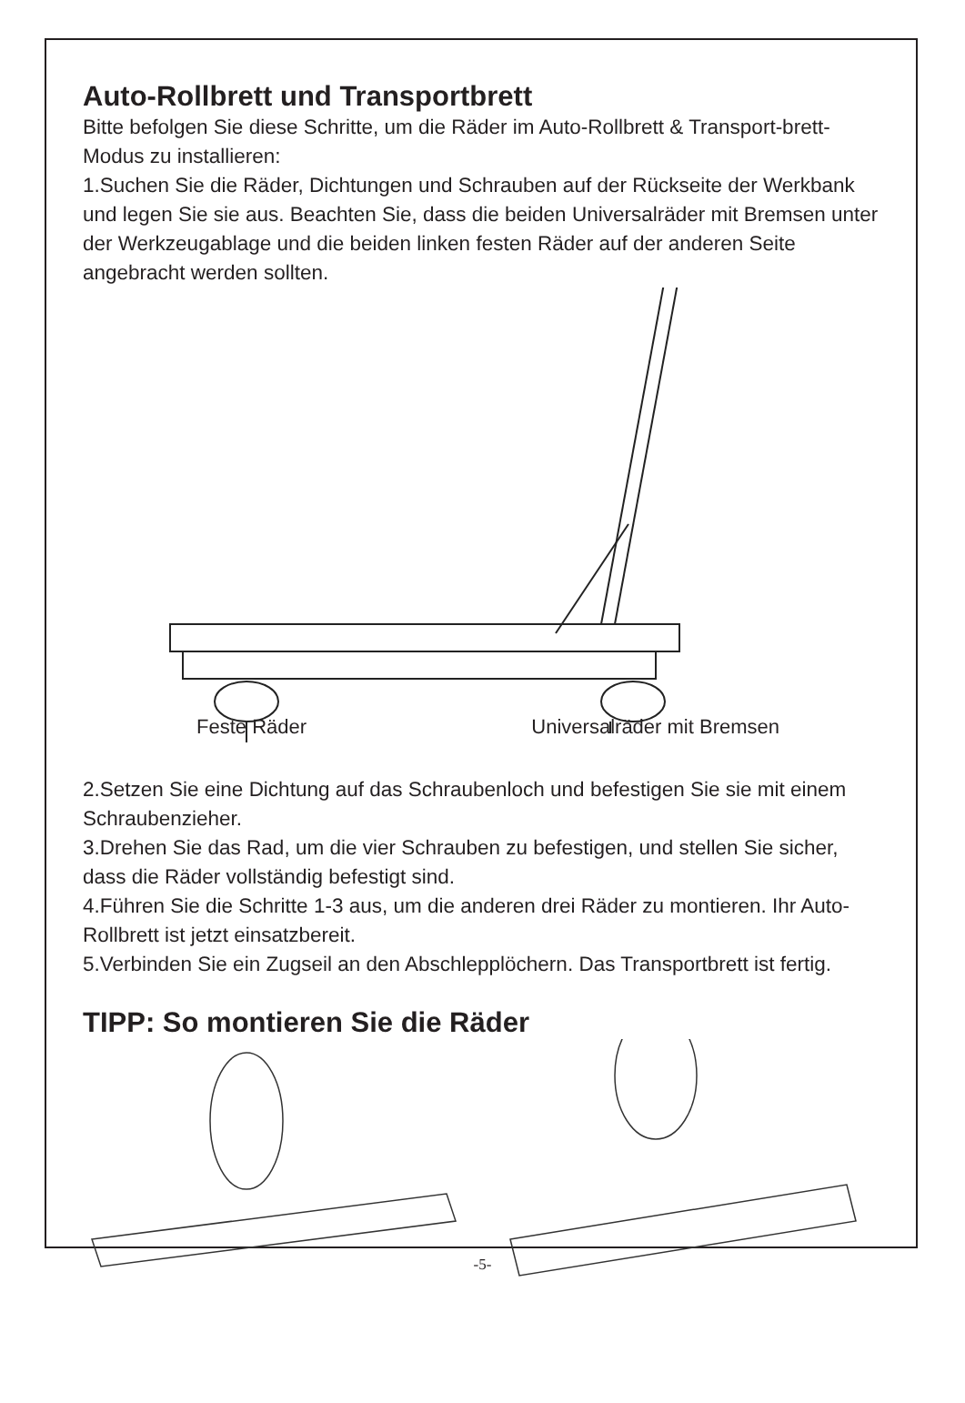Auto-Rollbrett und Transportbrett
Bitte befolgen Sie diese Schritte, um die Räder im Auto-Rollbrett & Transport-brett-Modus zu installieren:
1.Suchen Sie die Räder, Dichtungen und Schrauben auf der Rückseite der Werkbank und legen Sie sie aus. Beachten Sie, dass die beiden Universalräder mit Bremsen unter der Werkzeugablage und die beiden linken festen Räder auf der anderen Seite angebracht werden sollten.
Feste Räder Universalräder mit Bremsen
2.Setzen Sie eine Dichtung auf das Schraubenloch und befestigen Sie sie mit einem Schraubenzieher.
3.Drehen Sie das Rad, um die vier Schrauben zu befestigen, und stellen Sie sicher, dass die Räder vollständig befestigt sind.
4.Führen Sie die Schritte 1-3 aus, um die anderen drei Räder zu montieren. Ihr Auto-Rollbrett ist jetzt einsatzbereit.
5.Verbinden Sie ein Zugseil an den Abschlepplöchern. Das Transportbrett ist fertig.
TIPP: So montieren Sie die Räder
-5-